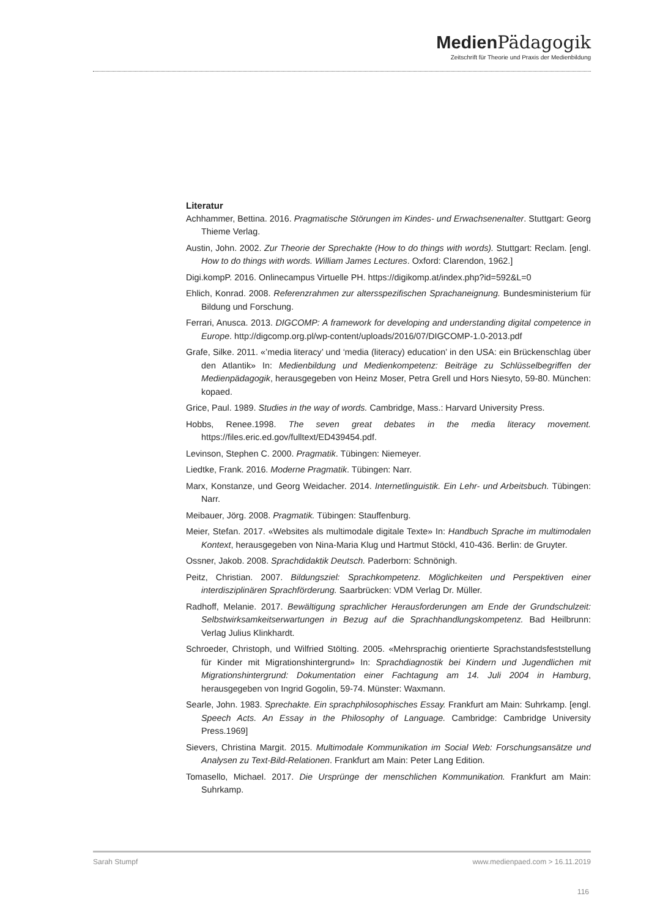Medien Pädagogik
Zeitschrift für Theorie und Praxis der Medienbildung
Literatur
Achhammer, Bettina. 2016. Pragmatische Störungen im Kindes- und Erwachsenenalter. Stuttgart: Georg Thieme Verlag.
Austin, John. 2002. Zur Theorie der Sprechakte (How to do things with words). Stuttgart: Reclam. [engl. How to do things with words. William James Lectures. Oxford: Clarendon, 1962.]
Digi.kompP. 2016. Onlinecampus Virtuelle PH. https://digikomp.at/index.php?id=592&L=0
Ehlich, Konrad. 2008. Referenzrahmen zur altersspezifischen Sprachaneignung. Bundesministerium für Bildung und Forschung.
Ferrari, Anusca. 2013. DIGCOMP: A framework for developing and understanding digital competence in Europe. http://digcomp.org.pl/wp-content/uploads/2016/07/DIGCOMP-1.0-2013.pdf
Grafe, Silke. 2011. «’media literacy’ und ‘media (literacy) education’ in den USA: ein Brückenschlag über den Atlantik» In: Medienbildung und Medienkompetenz: Beiträge zu Schlüsselbegriffen der Medienpädagogik, herausgegeben von Heinz Moser, Petra Grell und Hors Niesyto, 59-80. München: kopaed.
Grice, Paul. 1989. Studies in the way of words. Cambridge, Mass.: Harvard University Press.
Hobbs, Renee.1998. The seven great debates in the media literacy movement. https://files.eric.ed.gov/fulltext/ED439454.pdf.
Levinson, Stephen C. 2000. Pragmatik. Tübingen: Niemeyer.
Liedtke, Frank. 2016. Moderne Pragmatik. Tübingen: Narr.
Marx, Konstanze, und Georg Weidacher. 2014. Internetlinguistik. Ein Lehr- und Arbeitsbuch. Tübingen: Narr.
Meibauer, Jörg. 2008. Pragmatik. Tübingen: Stauffenburg.
Meier, Stefan. 2017. «Websites als multimodale digitale Texte» In: Handbuch Sprache im multimodalen Kontext, herausgegeben von Nina-Maria Klug und Hartmut Stöckl, 410-436. Berlin: de Gruyter.
Ossner, Jakob. 2008. Sprachdidaktik Deutsch. Paderborn: Schnönigh.
Peitz, Christian. 2007. Bildungsziel: Sprachkompetenz. Möglichkeiten und Perspektiven einer interdisziplinären Sprachförderung. Saarbrücken: VDM Verlag Dr. Müller.
Radhoff, Melanie. 2017. Bewältigung sprachlicher Herausforderungen am Ende der Grundschulzeit: Selbstwirksamkeitserwartungen in Bezug auf die Sprachhandlungskompetenz. Bad Heilbrunn: Verlag Julius Klinkhardt.
Schroeder, Christoph, und Wilfried Stölting. 2005. «Mehrsprachig orientierte Sprachstandsfeststellung für Kinder mit Migrationshintergrund» In: Sprachdiagnostik bei Kindern und Jugendlichen mit Migrationshintergrund: Dokumentation einer Fachtagung am 14. Juli 2004 in Hamburg, herausgegeben von Ingrid Gogolin, 59-74. Münster: Waxmann.
Searle, John. 1983. Sprechakte. Ein sprachphilosophisches Essay. Frankfurt am Main: Suhrkamp. [engl. Speech Acts. An Essay in the Philosophy of Language. Cambridge: Cambridge University Press.1969]
Sievers, Christina Margit. 2015. Multimodale Kommunikation im Social Web: Forschungsansätze und Analysen zu Text-Bild-Relationen. Frankfurt am Main: Peter Lang Edition.
Tomasello, Michael. 2017. Die Ursprünge der menschlichen Kommunikation. Frankfurt am Main: Suhrkamp.
Sarah Stumpf www.medienpaed.com > 16.11.2019
116